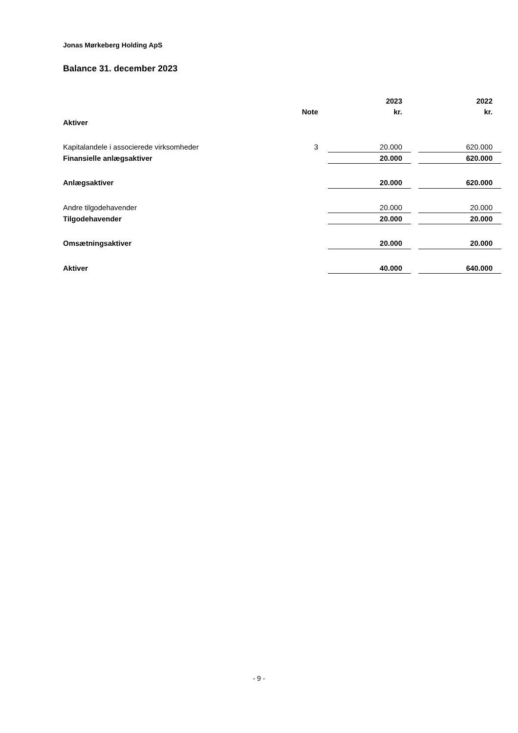Jonas Mørkeberg Holding ApS
Balance 31. december 2023
| | | 2023 | | 2022 |
| --- | --- | --- | --- | --- |
| | Note | kr. | | kr. |
| Aktiver | | | | |
| Kapitalandele i associerede virksomheder | 3 | 20.000 | | 620.000 |
| Finansielle anlægsaktiver | | 20.000 | | 620.000 |
| Anlægsaktiver | | 20.000 | | 620.000 |
| Andre tilgodehavender | | 20.000 | | 20.000 |
| Tilgodehavender | | 20.000 | | 20.000 |
| Omsætningsaktiver | | 20.000 | | 20.000 |
| Aktiver | | 40.000 | | 640.000 |
- 9 -